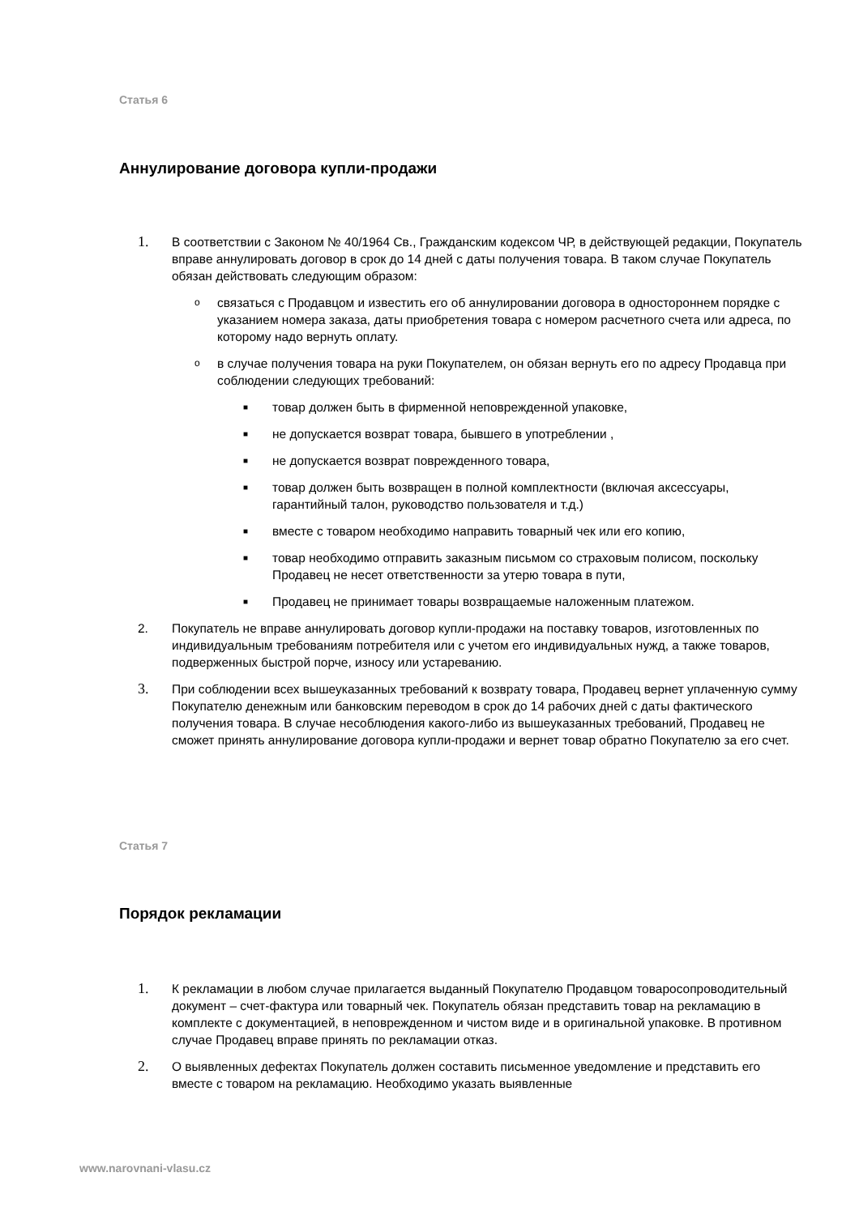Статья 6
Аннулирование договора купли-продажи
1. В соответствии с Законом № 40/1964 Св., Гражданским кодексом ЧР, в действующей редакции, Покупатель вправе аннулировать договор в срок до 14 дней с даты получения товара. В таком случае Покупатель обязан действовать следующим образом:
oсвязаться с Продавцом и известить его об аннулировании договора в одностороннем порядке с указанием номера заказа, даты приобретения товара с номером расчетного счета или адреса, по которому надо вернуть оплату.
oв случае получения товара на руки Покупателем, он обязан вернуть его по адресу Продавца при соблюдении следующих требований:
■ товар должен быть в фирменной неповрежденной упаковке,
■ не допускается возврат товара, бывшего в употреблении ,
■ не допускается возврат поврежденного товара,
■ товар должен быть возвращен в полной комплектности (включая аксессуары, гарантийный талон, руководство пользователя и т.д.)
■ вместе с товаром необходимо направить товарный чек или его копию,
■ товар необходимо отправить заказным письмом со страховым полисом, поскольку Продавец не несет ответственности за утерю товара в пути,
■ Продавец не принимает товары возвращаемые наложенным платежом.
2. Покупатель не вправе аннулировать договор купли-продажи на поставку товаров, изготовленных по индивидуальным требованиям потребителя или с учетом его индивидуальных нужд, а также товаров, подверженных быстрой порче, износу или устареванию.
3. При соблюдении всех вышеуказанных требований к возврату товара, Продавец вернет уплаченную сумму Покупателю денежным или банковским переводом в срок до 14 рабочих дней с даты фактического получения товара. В случае несоблюдения какого-либо из вышеуказанных требований, Продавец не сможет принять аннулирование договора купли-продажи и вернет товар обратно Покупателю за его счет.
Статья 7
Порядок рекламации
1. К рекламации в любом случае прилагается выданный Покупателю Продавцом товаросопроводительный документ – счет-фактура или товарный чек. Покупатель обязан представить товар на рекламацию в комплекте с документацией, в неповрежденном и чистом виде и в оригинальной упаковке. В противном случае Продавец вправе принять по рекламации отказ.
2. О выявленных дефектах Покупатель должен составить письменное уведомление и представить его вместе с товаром на рекламацию. Необходимо указать выявленные
www.narovnani-vlasu.cz